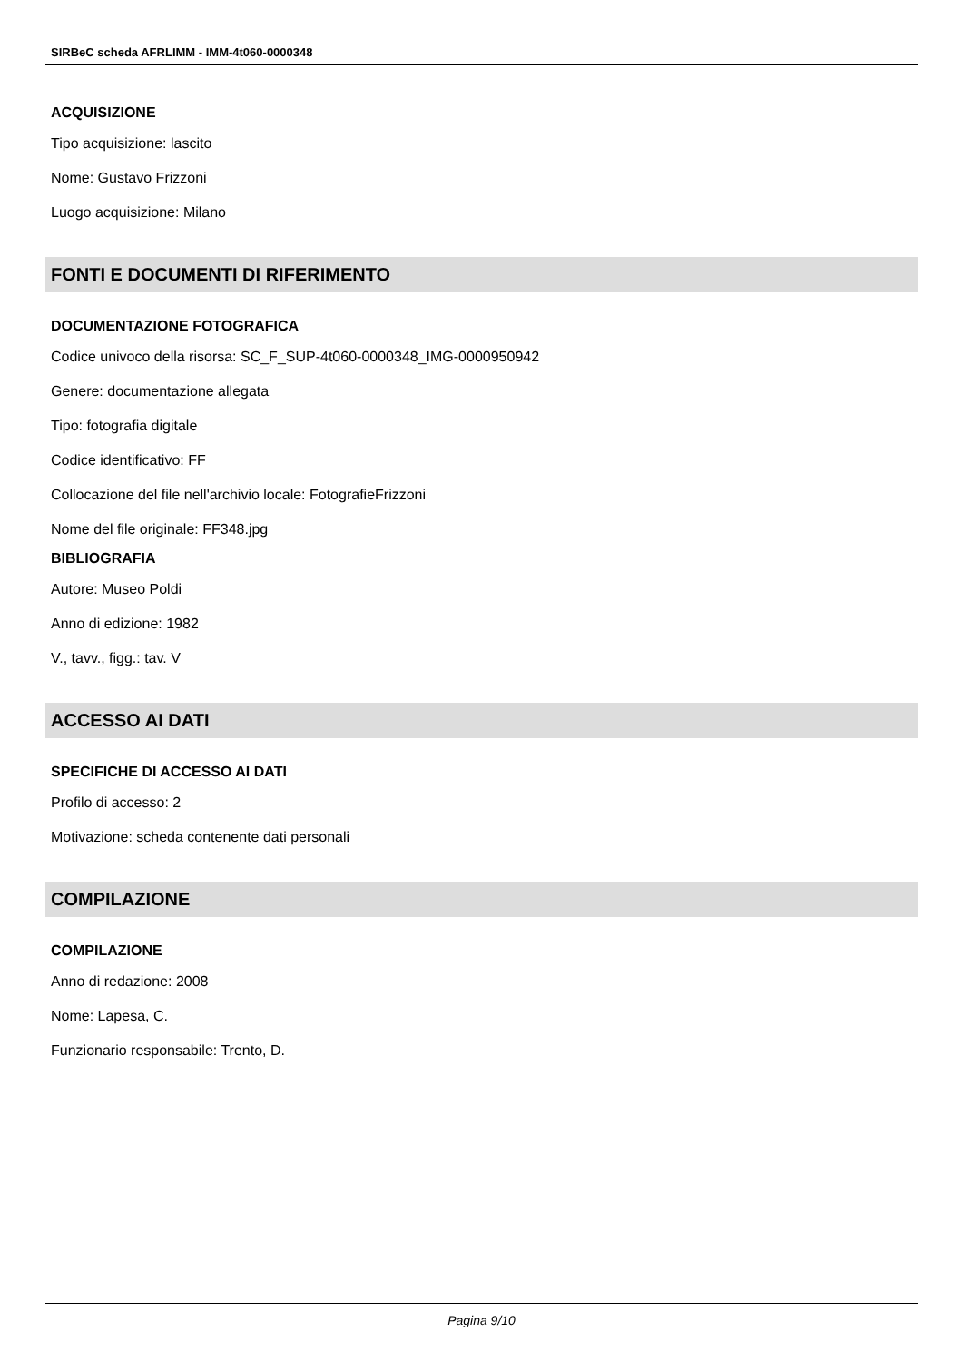SIRBeC scheda AFRLIMM - IMM-4t060-0000348
ACQUISIZIONE
Tipo acquisizione: lascito
Nome: Gustavo Frizzoni
Luogo acquisizione: Milano
FONTI E DOCUMENTI DI RIFERIMENTO
DOCUMENTAZIONE FOTOGRAFICA
Codice univoco della risorsa: SC_F_SUP-4t060-0000348_IMG-0000950942
Genere: documentazione allegata
Tipo: fotografia digitale
Codice identificativo: FF
Collocazione del file nell'archivio locale: FotografieFrizzoni
Nome del file originale: FF348.jpg
BIBLIOGRAFIA
Autore: Museo Poldi
Anno di edizione: 1982
V., tavv., figg.: tav. V
ACCESSO AI DATI
SPECIFICHE DI ACCESSO AI DATI
Profilo di accesso: 2
Motivazione: scheda contenente dati personali
COMPILAZIONE
COMPILAZIONE
Anno di redazione: 2008
Nome: Lapesa, C.
Funzionario responsabile: Trento, D.
Pagina 9/10